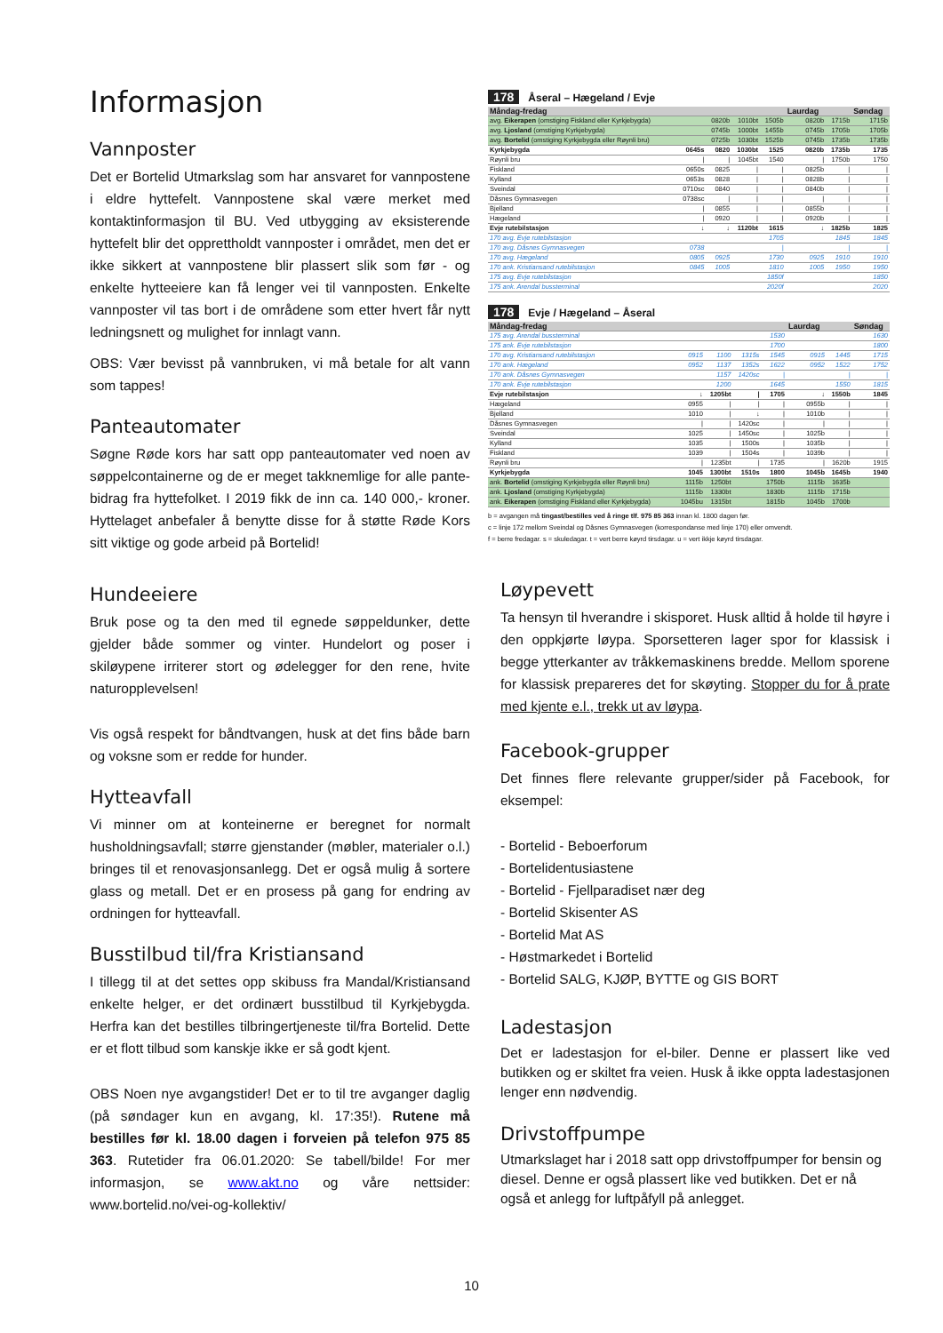Informasjon
Vannposter
Det er Bortelid Utmarkslag som har ansvaret for vannpostene i eldre hyttefelt. Vannpostene skal være merket med kontaktinformasjon til BU. Ved utbygging av eksisterende hyttefelt blir det opprettholdt vannposter i området, men det er ikke sikkert at vannpostene blir plassert slik som før - og enkelte hytteeiere kan få lenger vei til vannposten. Enkelte vannposter vil tas bort i de områdene som etter hvert får nytt ledningsnett og mulighet for innlagt vann.
OBS: Vær bevisst på vannbruken, vi må betale for alt vann som tappes!
Panteautomater
Søgne Røde kors har satt opp panteautomater ved noen av søppelcontainerne og de er meget takknemlige for alle pante-bidrag fra hyttefolket. I 2019 fikk de inn ca. 140 000,- kroner. Hyttelaget anbefaler å benytte disse for å støtte Røde Kors sitt viktige og gode arbeid på Bortelid!
Hundeeiere
Bruk pose og ta den med til egnede søppeldunker, dette gjelder både sommer og vinter. Hundelort og poser i skiløypene irriterer stort og ødelegger for den rene, hvite naturopplevelsen!
Vis også respekt for båndtvangen, husk at det fins både barn og voksne som er redde for hunder.
Hytteavfall
Vi minner om at konteinerne er beregnet for normalt husholdningsavfall; større gjenstander (møbler, materialer o.l.) bringes til et renovasjonsanlegg. Det er også mulig å sortere glass og metall. Det er en prosess på gang for endring av ordningen for hytteavfall.
Busstilbud til/fra Kristiansand
I tillegg til at det settes opp skibuss fra Mandal/Kristiansand enkelte helger, er det ordinært busstilbud til Kyrkjebygda. Herfra kan det bestilles tilbringertjeneste til/fra Bortelid. Dette er et flott tilbud som kanskje ikke er så godt kjent.
OBS Noen nye avgangstider! Det er to til tre avganger daglig (på søndager kun en avgang, kl. 17:35!). Rutene må bestilles før kl. 18.00 dagen i forveien på telefon 975 85 363. Rutetider fra 06.01.2020: Se tabell/bilde! For mer informasjon, se www.akt.no og våre nettsider: www.bortelid.no/vei-og-kollektiv/
178 Åseral – Hægeland / Evje
| Måndag-fredag | | | | | Laurdag | | Søndag |
| --- | --- | --- | --- | --- | --- | --- | --- |
| avg. Eikerapen (omstiging Fiskland eller Kyrkjebygda) | | 0820b | 1010bt | 1505b | 0820b | 1715b | 1715b |
| avg. Ljosland (omstiging Kyrkjebygda) | | 0745b | 1000bt | 1455b | 0745b | 1705b | 1705b |
| avg. Bortelid (omstiging Kyrkjebygda eller Røynli bru) | | 0725b | 1030bt | 1525b | 0745b | 1735b | 1735b |
| Kyrkjebygda | 0645s | 0820 | 1030bt | 1525 | 0820b | 1735b | 1735 |
| Røynli bru | / | / | 1045bt | 1540 | / | 1750b | 1750 |
| Fiskland | 0650s | 0825 | / | / | 0825b | / | / |
| Kylland | 0653s | 0828 | / | / | 0828b | / | / |
| Sveindal | 0710sc | 0840 | / | / | 0840b | / | / |
| Dåsnes Gymnasvegen | 0738sc | / | / | / | / | / | / |
| Bjelland | / | 0855 | / | / | 0855b | / | / |
| Hægeland | / | 0920 | / | / | 0920b | / | / |
| Evje rutebilstasjon | ↓ | ↓ | 1120bt | 1615 | ↓ | 1825b | 1825 |
| 170 avg. Evje rutebilstasjon | | | | 1705 | | 1845 | 1845 |
| 170 avg. Dåsnes Gymnasvegen | 0738 | | | / | | / | / |
| 170 avg. Hægeland | 0805 | 0925 | | 1730 | 0925 | 1910 | 1910 |
| 170 ank. Kristiansand rutebilstasjon | 0845 | 1005 | | 1810 | 1005 | 1950 | 1950 |
| 175 avg. Evje rutebilstasjon | | | | 1850f | | | 1850 |
| 175 ank. Arendal bussterminal | | | | 2020f | | | 2020 |
178 Evje / Hægeland – Åseral
| Måndag-fredag | | | | | Laurdag | | Søndag |
| --- | --- | --- | --- | --- | --- | --- | --- |
| 175 avg. Arendal bussterminal | | | | 1530 | | | 1630 |
| 175 ank. Evje rutebilstasjon | | | | 1700 | | | 1800 |
| 170 avg. Kristiansand rutebilstasjon | 0915 | 1100 | 1315s | 1545 | 0915 | 1445 | 1715 |
| 170 ank. Hægeland | 0952 | 1137 | 1352s | 1622 | 0952 | 1522 | 1752 |
| 170 ank. Dåsnes Gymnasvegen | | 1157 | 1420sc | / | | / | / |
| 170 ank. Evje rutebilstasjon | | 1200 | | 1645 | | 1550 | 1815 |
| Evje rutebilstasjon | ↓ | 1205bt | / | 1705 | ↓ | 1550b | 1845 |
| Hægeland | 0955 | / | / | / | 0955b | / | / |
| Bjelland | 1010 | / | ↓ | / | 1010b | / | / |
| Dåsnes Gymnasvegen | / | / | 1420sc | / | / | / | / |
| Sveindal | 1025 | / | 1450sc | / | 1025b | / | / |
| Kylland | 1035 | / | 1500s | / | 1035b | / | / |
| Fiskland | 1039 | / | 1504s | / | 1039b | / | / |
| Røynli bru | / | 1235bt | / | 1735 | / | 1620b | 1915 |
| Kyrkjebygda | 1045 | 1300bt | 1510s | 1800 | 1045b | 1645b | 1940 |
| ank. Bortelid (omstiging Kyrkjebygda eller Røynli bru) | 1115b | 1250bt | | 1750b | 1115b | 1635b | |
| ank. Ljosland (omstiging Kyrkjebygda) | 1115b | 1330bt | | 1830b | 1115b | 1715b | |
| ank. Eikerapen (omstiging Fiskland eller Kyrkjebygda) | 1045bu | 1315bt | | 1815b | 1045b | 1700b | |
b = avgangen må tingast/bestilles ved å ringe tlf. 975 85 363 innan kl. 1800 dagen før.
c = linje 172 mellom Sveindal og Dåsnes Gymnasvegen (korrespondanse med linje 170) eller omvendt.
f = berre fredagar. s = skuledagar. t = vert berre køyrd tirsdagar. u = vert ikkje køyrd tirsdagar.
Løypevett
Ta hensyn til hverandre i skisporet. Husk alltid å holde til høyre i den oppkjørte løypa. Sporsetteren lager spor for klassisk i begge ytterkanter av tråkkemaskinens bredde. Mellom sporene for klassisk prepareres det for skøyting. Stopper du for å prate med kjente e.l., trekk ut av løypa.
Facebook-grupper
Det finnes flere relevante grupper/sider på Facebook, for eksempel:
- Bortelid - Beboerforum
- Bortelidentusiastene
- Bortelid - Fjellparadiset nær deg
- Bortelid Skisenter AS
- Bortelid Mat AS
- Høstmarkedet i Bortelid
- Bortelid SALG, KJØP, BYTTE og GIS BORT
Ladestasjon
Det er ladestasjon for el-biler. Denne er plassert like ved butikken og er skiltet fra veien. Husk å ikke oppta ladestasjonen lenger enn nødvendig.
Drivstoffpumpe
Utmarkslaget har i 2018 satt opp drivstoffpumper for bensin og diesel. Denne er også plassert like ved butikken. Det er nå også et anlegg for luftpåfyll på anlegget.
10